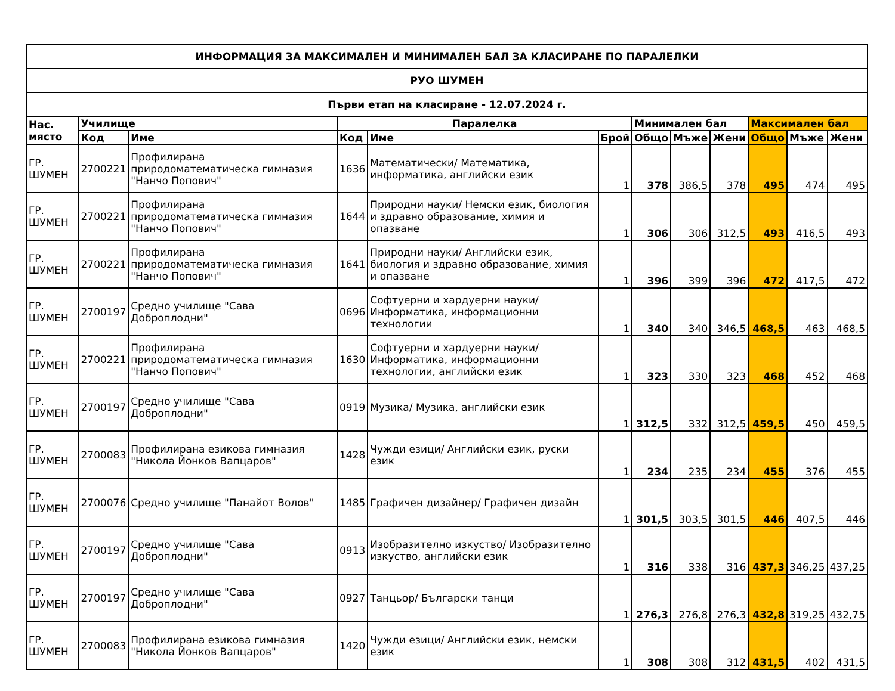| ИНФОРМАЦИЯ ЗА МАКСИМАЛЕН И МИНИМАЛЕН БАЛ ЗА КЛАСИРАНЕ ПО ПАРАЛЕЛКИ | | | | | | | | | | | |
| РУО ШУМЕН | | | | | | | | | | | |
| Първи етап на класиране - 12.07.2024 г. | | | | | | | | | | | |
| Нас. място | Училище | | Паралелка | | | Минимален бал | | | Максимален бал | | |
| | Код | Име | Код | Име | Брой | Общо | Мъже | Жени | Общо | Мъже | Жени |
| ГР. ШУМЕН | 2700221 | Профилирана природоматематическа гимназия "Нанчо Попович" | 1636 | Математически/ Математика, информатика, английски език | 1 | 378 | 386,5 | 378 | 495 | 474 | 495 |
| ГР. ШУМЕН | 2700221 | Профилирана природоматематическа гимназия "Нанчо Попович" | 1644 | Природни науки/ Немски език, биология и здравно образование, химия и опазване | 1 | 306 | 306 | 312,5 | 493 | 416,5 | 493 |
| ГР. ШУМЕН | 2700221 | Профилирана природоматематическа гимназия "Нанчо Попович" | 1641 | Природни науки/ Английски език, биология и здравно образование, химия и опазване | 1 | 396 | 399 | 396 | 472 | 417,5 | 472 |
| ГР. ШУМЕН | 2700197 | Средно училище "Сава Доброплодни" | 0696 | Софтуерни и хардуерни науки/ Информатика, информационни технологии | 1 | 340 | 340 | 346,5 | 468,5 | 463 | 468,5 |
| ГР. ШУМЕН | 2700221 | Профилирана природоматематическа гимназия "Нанчо Попович" | 1630 | Софтуерни и хардуерни науки/ Информатика, информационни технологии, английски език | 1 | 323 | 330 | 323 | 468 | 452 | 468 |
| ГР. ШУМЕН | 2700197 | Средно училище "Сава Доброплодни" | 0919 | Музика/ Музика, английски език | 1 | 312,5 | 332 | 312,5 | 459,5 | 450 | 459,5 |
| ГР. ШУМЕН | 2700083 | Профилирана езикова гимназия "Никола Йонков Вапцаров" | 1428 | Чужди езици/ Английски език, руски език | 1 | 234 | 235 | 234 | 455 | 376 | 455 |
| ГР. ШУМЕН | 2700076 | Средно училище "Панайот Волов" | 1485 | Графичен дизайнер/ Графичен дизайн | 1 | 301,5 | 303,5 | 301,5 | 446 | 407,5 | 446 |
| ГР. ШУМЕН | 2700197 | Средно училище "Сава Доброплодни" | 0913 | Изобразително изкуство/ Изобразително изкуство, английски език | 1 | 316 | 338 | 316 | 437,3 | 346,25 | 437,25 |
| ГР. ШУМЕН | 2700197 | Средно училище "Сава Доброплодни" | 0927 | Танцьор/ Български танци | 1 | 276,3 | 276,8 | 276,3 | 432,8 | 319,25 | 432,75 |
| ГР. ШУМЕН | 2700083 | Профилирана езикова гимназия "Никола Йонков Вапцаров" | 1420 | Чужди езици/ Английски език, немски език | 1 | 308 | 308 | 312 | 431,5 | 402 | 431,5 |